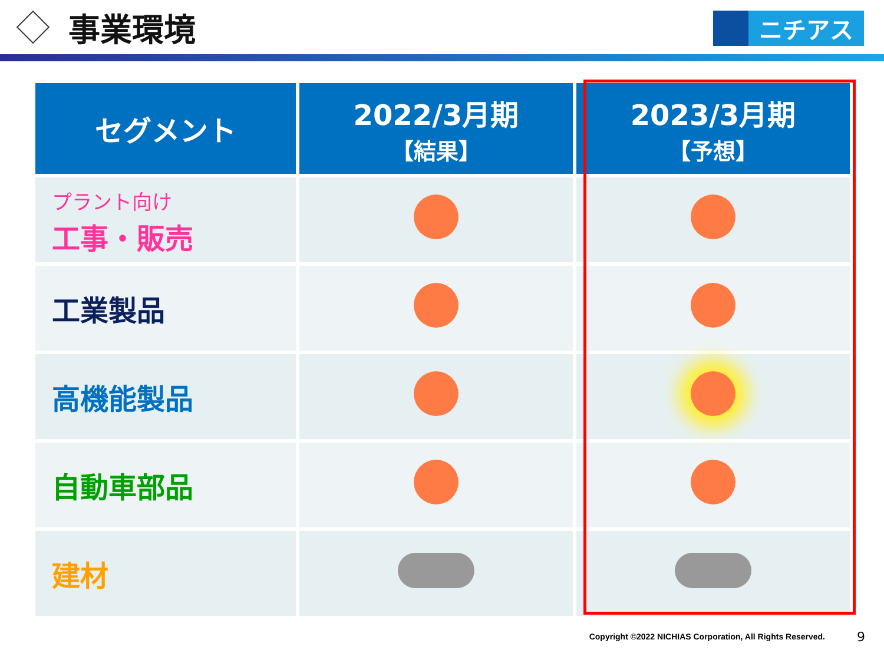事業環境
ニチアス
| セグメント | 2022/3月期 【結果】 | 2023/3月期 【予想】 |
| --- | --- | --- |
| プラント向け 工事・販売 | | |
| 工業製品 | | |
| 高機能製品 | | |
| 自動車部品 | | |
| 建材 | | |
Copyright ©2022 NICHIAS Corporation, All Rights Reserved.
9